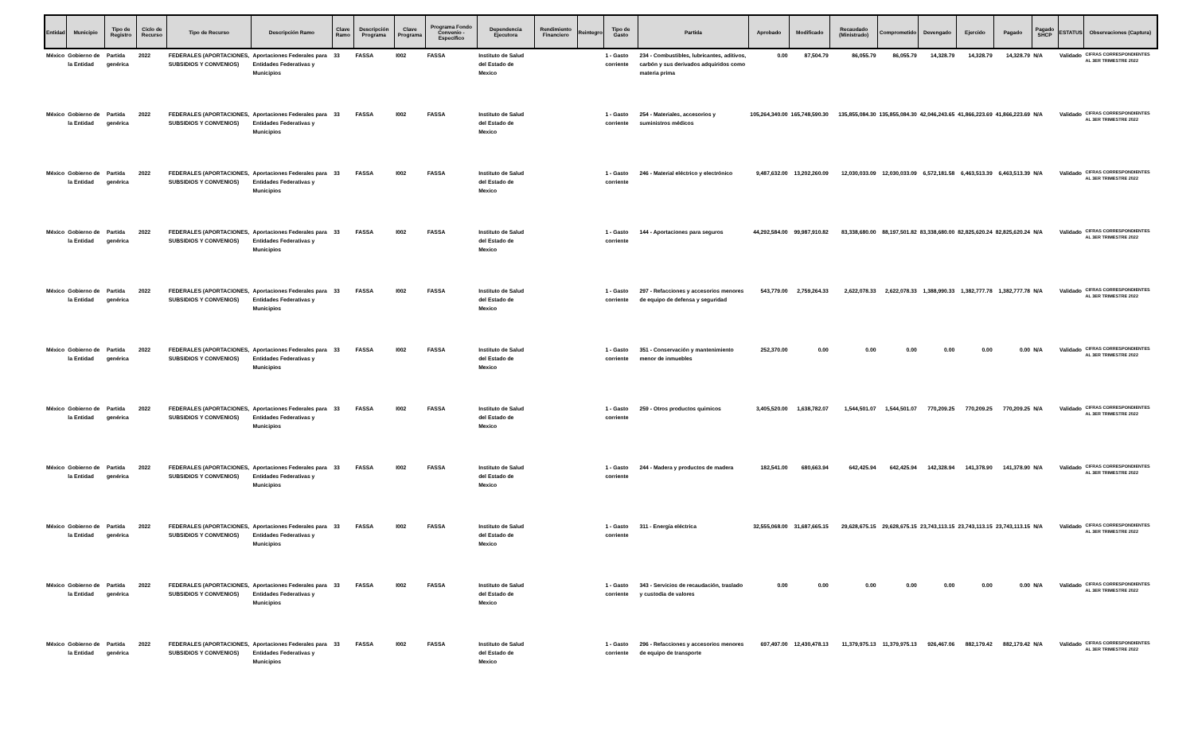| Entidad | Municipio | Tipo de Registro | Ciclo de Recurso | Tipo de Recurso | Descripción Ramo | Clave Ramo | Descripción Programa | Clave Programa | Programa Fondo Convenio - Específico | Dependencia Ejecutora | Rendimiento Financiero | Reintegro | Tipo de Gasto | Partida | Aprobado | Modificado | Recaudado (Ministrado) | Comprometido | Devengado | Ejercido | Pagado | Pagado SHCP | ESTATUS | Observaciones (Captura) |
| --- | --- | --- | --- | --- | --- | --- | --- | --- | --- | --- | --- | --- | --- | --- | --- | --- | --- | --- | --- | --- | --- | --- | --- | --- |
| México | Gobierno de la Entidad | Partida genérica | 2022 | FEDERALES (APORTACIONES, SUBSIDIOS Y CONVENIOS) | Aportaciones Federales para Entidades Federativas y Municipios | 33 | FASSA | I002 | FASSA | Instituto de Salud del Estado de Mexico | | | 1 - Gasto corriente | 234 - Combustibles, lubricantes, aditivos, carbón y sus derivados adquiridos como materia prima | 0.00 | 87,504.79 | 86,055.79 | 86,055.79 | 14,328.79 | 14,328.79 | 14,328.79 | N/A | Validado | CIFRAS CORRESPONDIENTES AL 3ER TRIMESTRE 2022 |
| México | Gobierno de la Entidad | Partida genérica | 2022 | FEDERALES (APORTACIONES, SUBSIDIOS Y CONVENIOS) | Aportaciones Federales para Entidades Federativas y Municipios | 33 | FASSA | I002 | FASSA | Instituto de Salud del Estado de Mexico | | | 1 - Gasto corriente | 254 - Materiales, accesorios y suministros médicos | 105,264,340.00 | 165,748,590.30 | 135,855,084.30 | 135,855,084.30 | 42,046,243.65 | 41,866,223.69 | 41,866,223.69 | N/A | Validado | CIFRAS CORRESPONDIENTES AL 3ER TRIMESTRE 2022 |
| México | Gobierno de la Entidad | Partida genérica | 2022 | FEDERALES (APORTACIONES, SUBSIDIOS Y CONVENIOS) | Aportaciones Federales para Entidades Federativas y Municipios | 33 | FASSA | I002 | FASSA | Instituto de Salud del Estado de Mexico | | | 1 - Gasto corriente | 246 - Material eléctrico y electrónico | 9,487,632.00 | 13,202,260.09 | 12,030,033.09 | 12,030,033.09 | 6,572,181.58 | 6,463,513.39 | 6,463,513.39 | N/A | Validado | CIFRAS CORRESPONDIENTES AL 3ER TRIMESTRE 2022 |
| México | Gobierno de la Entidad | Partida genérica | 2022 | FEDERALES (APORTACIONES, SUBSIDIOS Y CONVENIOS) | Aportaciones Federales para Entidades Federativas y Municipios | 33 | FASSA | I002 | FASSA | Instituto de Salud del Estado de Mexico | | | 1 - Gasto corriente | 144 - Aportaciones para seguros | 44,292,584.00 | 99,987,910.82 | 83,338,680.00 | 88,197,501.82 | 83,338,680.00 | 82,825,620.24 | 82,825,620.24 | N/A | Validado | CIFRAS CORRESPONDIENTES AL 3ER TRIMESTRE 2022 |
| México | Gobierno de la Entidad | Partida genérica | 2022 | FEDERALES (APORTACIONES, SUBSIDIOS Y CONVENIOS) | Aportaciones Federales para Entidades Federativas y Municipios | 33 | FASSA | I002 | FASSA | Instituto de Salud del Estado de Mexico | | | 1 - Gasto corriente | 297 - Refacciones y accesorios menores de equipo de defensa y seguridad | 543,779.00 | 2,759,264.33 | 2,622,078.33 | 2,622,078.33 | 1,388,990.33 | 1,382,777.78 | 1,382,777.78 | N/A | Validado | CIFRAS CORRESPONDIENTES AL 3ER TRIMESTRE 2022 |
| México | Gobierno de la Entidad | Partida genérica | 2022 | FEDERALES (APORTACIONES, SUBSIDIOS Y CONVENIOS) | Aportaciones Federales para Entidades Federativas y Municipios | 33 | FASSA | I002 | FASSA | Instituto de Salud del Estado de Mexico | | | 1 - Gasto corriente | 351 - Conservación y mantenimiento menor de inmuebles | 252,370.00 | 0.00 | 0.00 | 0.00 | 0.00 | 0.00 | 0.00 | N/A | Validado | CIFRAS CORRESPONDIENTES AL 3ER TRIMESTRE 2022 |
| México | Gobierno de la Entidad | Partida genérica | 2022 | FEDERALES (APORTACIONES, SUBSIDIOS Y CONVENIOS) | Aportaciones Federales para Entidades Federativas y Municipios | 33 | FASSA | I002 | FASSA | Instituto de Salud del Estado de Mexico | | | 1 - Gasto corriente | 259 - Otros productos químicos | 3,405,520.00 | 1,638,782.07 | 1,544,501.07 | 1,544,501.07 | 770,209.25 | 770,209.25 | 770,209.25 | N/A | Validado | CIFRAS CORRESPONDIENTES AL 3ER TRIMESTRE 2022 |
| México | Gobierno de la Entidad | Partida genérica | 2022 | FEDERALES (APORTACIONES, SUBSIDIOS Y CONVENIOS) | Aportaciones Federales para Entidades Federativas y Municipios | 33 | FASSA | I002 | FASSA | Instituto de Salud del Estado de Mexico | | | 1 - Gasto corriente | 244 - Madera y productos de madera | 182,541.00 | 680,663.94 | 642,425.94 | 642,425.94 | 142,328.94 | 141,378.90 | 141,378.90 | N/A | Validado | CIFRAS CORRESPONDIENTES AL 3ER TRIMESTRE 2022 |
| México | Gobierno de la Entidad | Partida genérica | 2022 | FEDERALES (APORTACIONES, SUBSIDIOS Y CONVENIOS) | Aportaciones Federales para Entidades Federativas y Municipios | 33 | FASSA | I002 | FASSA | Instituto de Salud del Estado de Mexico | | | 1 - Gasto corriente | 311 - Energía eléctrica | 32,555,068.00 | 31,687,665.15 | 29,628,675.15 | 29,628,675.15 | 23,743,113.15 | 23,743,113.15 | 23,743,113.15 | N/A | Validado | CIFRAS CORRESPONDIENTES AL 3ER TRIMESTRE 2022 |
| México | Gobierno de la Entidad | Partida genérica | 2022 | FEDERALES (APORTACIONES, SUBSIDIOS Y CONVENIOS) | Aportaciones Federales para Entidades Federativas y Municipios | 33 | FASSA | I002 | FASSA | Instituto de Salud del Estado de Mexico | | | 1 - Gasto corriente | 343 - Servicios de recaudación, traslado y custodia de valores | 0.00 | 0.00 | 0.00 | 0.00 | 0.00 | 0.00 | 0.00 | N/A | Validado | CIFRAS CORRESPONDIENTES AL 3ER TRIMESTRE 2022 |
| México | Gobierno de la Entidad | Partida genérica | 2022 | FEDERALES (APORTACIONES, SUBSIDIOS Y CONVENIOS) | Aportaciones Federales para Entidades Federativas y Municipios | 33 | FASSA | I002 | FASSA | Instituto de Salud del Estado de Mexico | | | 1 - Gasto corriente | 296 - Refacciones y accesorios menores de equipo de transporte | 697,497.00 | 12,430,478.13 | 11,379,975.13 | 11,379,975.13 | 926,467.06 | 882,179.42 | 882,179.42 | N/A | Validado | CIFRAS CORRESPONDIENTES AL 3ER TRIMESTRE 2022 |